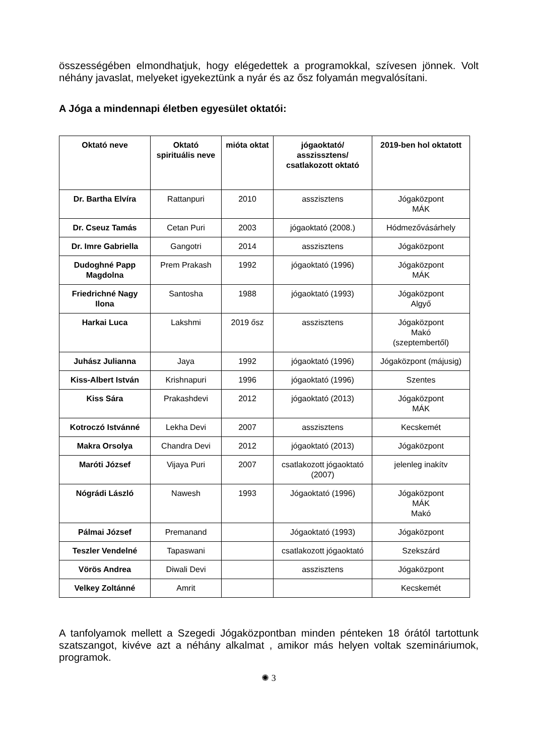összességében elmondhatjuk, hogy elégedettek a programokkal, szívesen jönnek. Volt néhány javaslat, melyeket igyekeztünk a nyár és az ősz folyamán megvalósítani.
A Jóga a mindennapi életben egyesület oktatói:
| Oktató neve | Oktató spirituális neve | mióta oktat | jógaoktató/ asszissztens/ csatlakozott oktató | 2019-ben hol oktatott |
| --- | --- | --- | --- | --- |
| Dr. Bartha Elvíra | Rattanpuri | 2010 | asszisztens | Jógaközpont MÁK |
| Dr. Cseuz Tamás | Cetan Puri | 2003 | jógaoktató (2008.) | Hódmezővásárhely |
| Dr. Imre Gabriella | Gangotri | 2014 | asszisztens | Jógaközpont |
| Dudoghné Papp Magdolna | Prem Prakash | 1992 | jógaoktató (1996) | Jógaközpont MÁK |
| Friedrichné Nagy Ilona | Santosha | 1988 | jógaoktató (1993) | Jógaközpont Algyő |
| Harkai Luca | Lakshmi | 2019 ősz | asszisztens | Jógaközpont Makó (szeptembertől) |
| Juhász Julianna | Jaya | 1992 | jógaoktató (1996) | Jógaközpont (májusig) |
| Kiss-Albert István | Krishnapuri | 1996 | jógaoktató (1996) | Szentes |
| Kiss Sára | Prakashdevi | 2012 | jógaoktató (2013) | Jógaközpont MÁK |
| Kotroczó Istvánné | Lekha Devi | 2007 | asszisztens | Kecskemét |
| Makra Orsolya | Chandra Devi | 2012 | jógaoktató (2013) | Jógaközpont |
| Maróti József | Vijaya Puri | 2007 | csatlakozott jógaoktató (2007) | jelenleg inakítv |
| Nógrádi László | Nawesh | 1993 | Jógaoktató (1996) | Jógaközpont MÁK Makó |
| Pálmai József | Premanand | | Jógaoktató (1993) | Jógaközpont |
| Teszler Vendelné | Tapaswani | | csatlakozott jógaoktató | Szekszárd |
| Vörös Andrea | Diwali Devi | | asszisztens | Jógaközpont |
| Velkey Zoltánné | Amrit | | | Kecskemét |
A tanfolyamok mellett a Szegedi Jógaközpontban minden pénteken 18 órától tartottunk szatszangot, kivéve azt a néhány alkalmat , amikor más helyen voltak szemináriumok, programok.
✺ 3